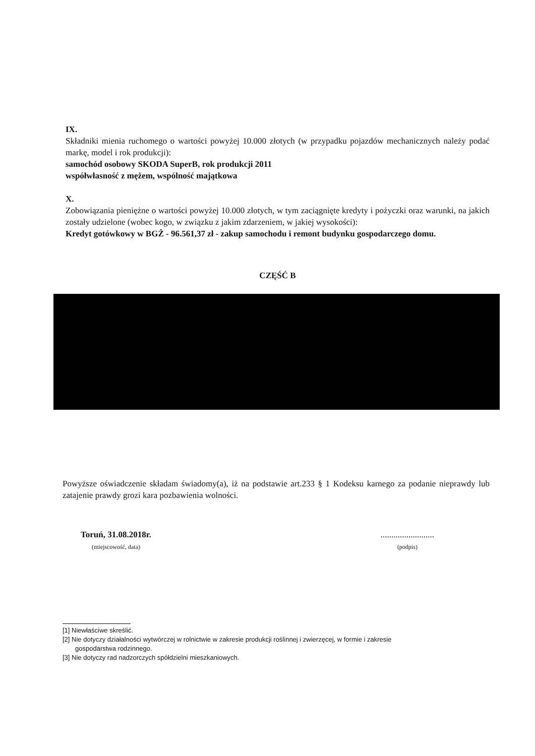IX.
Składniki mienia ruchomego o wartości powyżej 10.000 złotych (w przypadku pojazdów mechanicznych należy podać markę, model i rok produkcji):
samochód osobowy SKODA SuperB, rok produkcji 2011
współwłasność z mężem, wspólność majątkowa
X.
Zobowiązania pieniężne o wartości powyżej 10.000 złotych, w tym zaciągnięte kredyty i pożyczki oraz warunki, na jakich zostały udzielone (wobec kogo, w związku z jakim zdarzeniem, w jakiej wysokości):
Kredyt gotówkowy w BGŻ - 96.561,37 zł - zakup samochodu i remont budynku gospodarczego domu.
CZĘŚĆ B
Powyższe oświadczenie składam świadomy(a), iż na podstawie art.233 § 1 Kodeksu karnego za podanie nieprawdy lub zatajenie prawdy grozi kara pozbawienia wolności.
Toruń, 31.08.2018r.
(miejscowość, data)
.........................
(podpis)
[1] Niewłaściwe skreślić.
[2] Nie dotyczy działalności wytwórczej w rolnictwie w zakresie produkcji roślinnej i zwierzęcej, w formie i zakresie
gospodarstwa rodzinnego.
[3] Nie dotyczy rad nadzorczych spółdzielni mieszkaniowych.